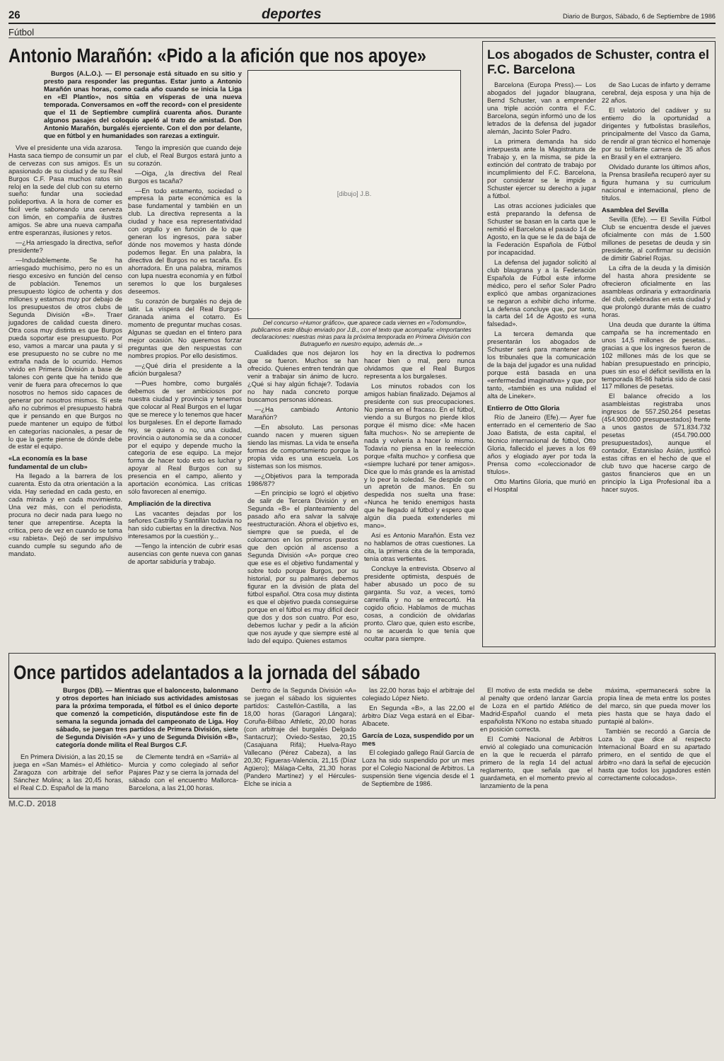26 deportes Diario de Burgos, Sábado, 6 de Septiembre de 1986
Fútbol
Antonio Marañón: «Pido a la afición que nos apoye»
Burgos (A.L.O.). — El personaje está situado en su sitio y presto para responder las preguntas. Estar junto a Antonio Marañón unas horas, como cada año cuando se inicia la Liga en «El Plantío», nos sitúa en vísperas de una nueva temporada. Conversamos en «off the record» con el presidente que el 11 de Septiembre cumplirá cuarenta años. Durante algunos pasajes del coloquio apeló al trato de amistad. Don Antonio Marañón, burgalés ejerciente. Con el don por delante, que en fútbol y en humanidades son rarezas a extinguir.
Vive el presidente una vida azarosa. Hasta saca tiempo de consumir un par de cervezas con sus amigos. Es un apasionado de su ciudad y de su Real Burgos C.F. Pasa muchos ratos sin reloj en la sede del club con su eterno sueño: fundar una sociedad polideportiva. A la hora de comer es fácil verle saboreando una cerveza con limón, en compañía de ilustres amigos. Se abre una nueva campaña entre esperanzas, ilusiones y retos.
—¿Ha arriesgado la directiva, señor presidente?
—Indudablemente. Se ha arriesgado muchísimo, pero no es un riesgo excesivo en función del censo de población. Tenemos un presupuesto lógico de ochenta y dos millones y estamos muy por debajo de los presupuestos de otros clubs de Segunda División «B». Traer jugadores de calidad cuesta dinero. Otra cosa muy distinta es que Burgos pueda soportar ese presupuesto. Por eso, vamos a marcar una pauta y si ese presupuesto no se cubre no me extraña nada de lo ocurrido. Hemos vivido en Primera División a base de talones con gente que ha tenido que venir de fuera para ofrecernos lo que nosotros no hemos sido capaces de generar por nosotros mismos. Si este año no cubrimos el presupuesto habrá que ir pensando en que Burgos no puede mantener un equipo de fútbol en categorías nacionales, a pesar de lo que la gente piense de dónde debe de estar el equipo.
«La economía es la base fundamental de un club»
Ha llegado a la barrera de los cuarenta. Esto da otra orientación a la vida. Hay seriedad en cada gesto, en cada mirada y en cada movimiento. Una vez más, con el periodista, procura no decir nada para luego no tener que arrepentirse. Acepta la crítica, pero de vez en cuando se toma «su rabieta». Dejó de ser impulsivo cuando cumple su segundo año de mandato.
Tengo la impresión que cuando deje el club, el Real Burgos estará junto a su corazón.
—Oiga, ¿la directiva del Real Burgos es tacaña?
—En todo estamento, sociedad o empresa la parte económica es la base fundamental y también en un club. La directiva representa a la ciudad y hace esa representatividad con orgullo y en función de lo que generan los ingresos, para saber dónde nos movemos y hasta dónde podemos llegar. En una palabra, la directiva del Burgos no es tacaña. Es ahorradora. En una palabra, miramos con lupa nuestra economía y en fútbol seremos lo que los burgaleses deseemos.
Su corazón de burgalés no deja de latir. La víspera del Real Burgos-Granada anima el cotarro. Es momento de preguntar muchas cosas. Algunas se quedan en el tintero para mejor ocasión. No queremos forzar preguntas que den respuestas con nombres propios. Por ello desistimos.
—¿Qué diría el presidente a la afición burgalesa?
—Pues hombre, como burgalés debemos de ser ambiciosos por nuestra ciudad y provincia y tenemos que colocar al Real Burgos en el lugar que se merece y lo tenemos que hacer los burgaleses. En el deporte llamado rey, se quiera o no, una ciudad, provincia o autonomía se da a conocer por el equipo y depende mucho la categoría de ese equipo. La mejor forma de hacer todo esto es luchar y apoyar al Real Burgos con su presencia en el campo, aliento y aportación económica. Las críticas sólo favorecen al enemigo.
Ampliación de la directiva
Las vacantes dejadas por los señores Castrillo y Santillán todavía no han sido cubiertas en la directiva. Nos interesamos por la cuestión y...
—Tengo la intención de cubrir esas ausencias con gente nueva con ganas de aportar sabiduría y trabajo.
[dibujo] J.B.
Del concurso «Humor gráfico», que aparece cada viernes en «Todomundo», publicamos este dibujo enviado por J.B., con el texto que acompaña: «Importantes declaraciones: nuestras miras para la próxima temporada en Primera División con Butragueño en nuestro equipo, además de...»
Cualidades que nos dejaron los que se fueron. Muchos se han ofrecido. Quienes entren tendrán que venir a trabajar sin ánimo de lucro. ¿Qué si hay algún fichaje?. Todavía no hay nada concreto porque buscamos personas idóneas.
—¿Ha cambiado Antonio Marañón?
—En absoluto. Las personas cuando nacen y mueren siguen siendo las mismas. La vida te enseña formas de comportamiento porque la propia vida es una escuela. Los sistemas son los mismos.
—¿Objetivos para la temporada 1986/87?
—En principio se logró el objetivo de salir de Tercera División y en Segunda «B» el planteamiento del pasado año era salvar la salvaje reestructuración. Ahora el objetivo es, siempre que se pueda, el de colocarnos en los primeros puestos que den opción al ascenso a Segunda División «A» porque creo que ese es el objetivo fundamental y sobre todo porque Burgos, por su historial, por su palmarés debemos figurar en la división de plata del fútbol español. Otra cosa muy distinta es que el objetivo pueda conseguirse porque en el fútbol es muy difícil decir que dos y dos son cuatro. Por eso, debemos luchar y pedir a la afición que nos ayude y que siempre esté al lado del equipo. Quienes estamos
hoy en la directiva lo podremos hacer bien o mal, pero nunca olvidamos que el Real Burgos representa a los burgaleses.
Los minutos robados con los amigos habían finalizado. Dejamos al presidente con sus preocupaciones. No piensa en el fracaso. En el fútbol, viendo a su Burgos no pierde kilos porque él mismo dice: «Me hacen falta muchos». No se arrepiente de nada y volvería a hacer lo mismo. Todavía no piensa en la reelección porque «falta mucho» y confiesa que «siempre lucharé por tener amigos». Dice que lo más grande es la amistad y lo peor la soledad. Se despide con un apretón de manos. En su despedida nos suelta una frase: «Nunca he tenido enemigos hasta que he llegado al fútbol y espero que algún día pueda extenderles mi mano».
Así es Antonio Marañón. Esta vez no hablamos de otras cuestiones. La cita, la primera cita de la temporada, tenía otras vertientes.
Concluye la entrevista. Observo al presidente optimista, después de haber abusado un poco de su garganta. Su voz, a veces, tomó carrerilla y no se entrecortó. Ha cogido oficio. Hablamos de muchas cosas, a condición de olvidarlas pronto. Claro que, quien esto escribe, no se acuerda lo que tenía que ocultar para siempre.
Los abogados de Schuster, contra el F.C. Barcelona
Barcelona (Europa Press).— Los abogados del jugador blaugrana, Bernd Schuster, van a emprender una triple acción contra el F.C. Barcelona, según informó uno de los letrados de la defensa del jugador alemán, Jacinto Soler Padro.
La primera demanda ha sido interpuesta ante la Magistratura de Trabajo y, en la misma, se pide la extinción del contrato de trabajo por incumplimiento del F.C. Barcelona, por considerar se le impide a Schuster ejercer su derecho a jugar a fútbol.
Las otras acciones judiciales que está preparando la defensa de Schuster se basan en la carta que le remitió el Barcelona el pasado 14 de Agosto, en la que se le da de baja de la Federación Española de Fútbol por incapacidad.
La defensa del jugador solicitó al club blaugrana y a la Federación Española de Fútbol este informe médico, pero el señor Soler Padro explicó que ambas organizaciones se negaron a exhibir dicho informe. La defensa concluye que, por tanto, la carta del 14 de Agosto es «una falsedad».
La tercera demanda que presentarán los abogados de Schuster será para mantener ante los tribunales que la comunicación de la baja del jugador es una nulidad porque está basada en una «enfermedad imaginativa» y que, por tanto, «también es una nulidad el alta de Lineker».
Entierro de Otto Gloria
Río de Janeiro (Efe).— Ayer fue enterrado en el cementerio de Sao Joao Batista, de esta capital, el técnico internacional de fútbol, Otto Gloria, fallecido el jueves a los 69 años y elogiado ayer por toda la Prensa como «coleccionador de títulos».
Otto Martins Gloria, que murió en el Hospital
de Sao Lucas de infarto y derrame cerebral, deja esposa y una hija de 22 años.
El velatorio del cadáver y su entierro dio la oportunidad a dirigentes y futbolistas brasileños, principalmente del Vasco da Gama, de rendir al gran técnico el homenaje por su brillante carrera de 35 años en Brasil y en el extranjero.
Olvidado durante los últimos años, la Prensa brasileña recuperó ayer su figura humana y su curriculum nacional e internacional, pleno de títulos.
Asamblea del Sevilla
Sevilla (Efe). — El Sevilla Fútbol Club se encuentra desde el jueves oficialmente con más de 1.500 millones de pesetas de deuda y sin presidente, al confirmar su decisión de dimitir Gabriel Rojas.
La cifra de la deuda y la dimisión del hasta ahora presidente se ofrecieron oficialmente en las asambleas ordinaria y extraordinaria del club, celebradas en esta ciudad y que prolongó durante más de cuatro horas.
Una deuda que durante la última campaña se ha incrementado en unos 14,5 millones de pesetas... gracias a que los ingresos fueron de 102 millones más de los que se habían presupuestado en principio, pues sin eso el déficit sevillista en la temporada 85-86 habría sido de casi 117 millones de pesetas.
El balance ofrecido a los asambleistas registraba unos ingresos de 557.250.264 pesetas (454.900.000 presupuestados) frente a unos gastos de 571.834.732 pesetas (454.790.000 presupuestados), aunque el contador, Estanislao Asián, justificó estas cifras en el hecho de que el club tuvo que hacerse cargo de gastos financieros que en un principio la Liga Profesional iba a hacer suyos.
Once partidos adelantados a la jornada del sábado
Burgos (DB). — Mientras que el baloncesto, balonmano y otros deportes han iniciado sus actividades amistosas para la próxima temporada, el fútbol es el único deporte que comenzó la competición, disputándose este fin de semana la segunda jornada del campeonato de Liga. Hoy sábado, se juegan tres partidos de Primera División, siete de Segunda División «A» y uno de Segunda División «B», categoría donde milita el Real Burgos C.F.
En Primera División, a las 20,15 se juega en «San Mamés» el Athlético-Zaragoza con arbitraje del señor Sánchez Molina; a las 20,45 horas, el Real C.D. Español de la mano
de Clemente tendrá en «Sarriá» al Murcia y como colegiado al señor Pajares Paz y se cierra la jornada del sábado con el encuentro Mallorca-Barcelona, a las 21,00 horas.
Dentro de la Segunda División «A» se juegan el sábado los siguientes partidos: Castellón-Castilla, a las 18,00 horas (Garagori Lángara); Coruña-Bilbao Athletic, 20,00 horas (con arbitraje del burgalés Delgado Santacruz); Oviedo-Sestao, 20,15 (Casajuana Rifá); Huelva-Rayo Vallecano (Pérez Cabeza), a las 20,30; Figueras-Valencia, 21,15 (Díaz Agüero); Málaga-Celta, 21,30 horas (Pandero Martínez) y el Hércules-Elche se inicia a
las 22,00 horas bajo el arbitraje del colegiado López Nieto.
En Segunda «B», a las 22,00 el árbitro Díaz Vega estará en el Eibar-Albacete.
García de Loza, suspendido por un mes
El colegiado gallego Raúl García de Loza ha sido suspendido por un mes por el Colegio Nacional de Arbitros. La suspensión tiene vigencia desde el 1 de Septiembre de 1986.
El motivo de esta medida se debe al penalty que ordenó lanzar García de Loza en el partido Atlético de Madrid-Español cuando el meta españolista N'Kono no estaba situado en posición correcta.
El Comité Nacional de Arbitros envió al colegiado una comunicación en la que le recuerda el párrafo primero de la regla 14 del actual reglamento, que señala que el guardameta, en el momento previo al lanzamiento de la pena
máxima, «permanecerá sobre la propia línea de meta entre los postes del marco, sin que pueda mover los pies hasta que se haya dado el puntapié al balón».
También se recordó a García de Loza lo que dice al respecto Internacional Board en su apartado primero, en el sentido de que el árbitro «no dará la señal de ejecución hasta que todos los jugadores estén correctamente colocados».
M.C.D. 2018